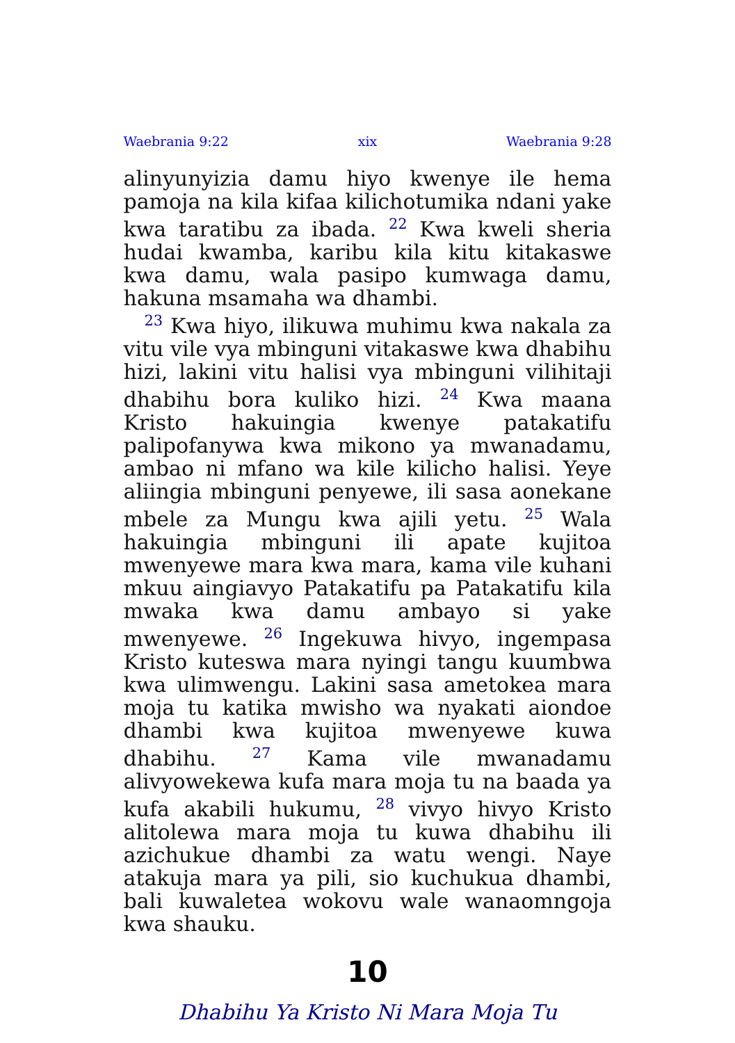Waebrania 9:22 xix Waebrania 9:28
alinyunyizia damu hiyo kwenye ile hema pamoja na kila kifaa kilichotumika ndani yake kwa taratibu za ibada. <sup>22</sup> Kwa kweli sheria hudai kwamba, karibu kila kitu kitakaswe kwa damu, wala pasipo kumwaga damu, hakuna msamaha wa dhambi.
<sup>23</sup> Kwa hiyo, ilikuwa muhimu kwa nakala za vitu vile vya mbinguni vitakaswe kwa dhabihu hizi, lakini vitu halisi vya mbinguni vilihitaji dhabihu bora kuliko hizi. <sup>24</sup> Kwa maana Kristo hakuingia kwenye patakatifu palipofanywa kwa mikono ya mwanadamu, ambao ni mfano wa kile kilicho halisi. Yeye aliingia mbinguni penyewe, ili sasa aonekane mbele za Mungu kwa ajili yetu. <sup>25</sup> Wala hakuingia mbinguni ili apate kujitoa mwenyewe mara kwa mara, kama vile kuhani mkuu aingiavyo Patakatifu pa Patakatifu kila mwaka kwa damu ambayo si yake mwenyewe. <sup>26</sup> Ingekuwa hivyo, ingempasa Kristo kuteswa mara nyingi tangu kuumbwa kwa ulimwengu. Lakini sasa ametokea mara moja tu katika mwisho wa nyakati aiondoe dhambi kwa kujitoa mwenyewe kuwa dhabihu. <sup>27</sup> Kama vile mwanadamu alivyowekewa kufa mara moja tu na baada ya kufa akabili hukumu, <sup>28</sup> vivyo hivyo Kristo alitolewa mara moja tu kuwa dhabihu ili azichukue dhambi za watu wengi. Naye atakuja mara ya pili, sio kuchukua dhambi, bali kuwaletea wokovu wale wanaomngoja kwa shauku.
10
Dhabihu Ya Kristo Ni Mara Moja Tu